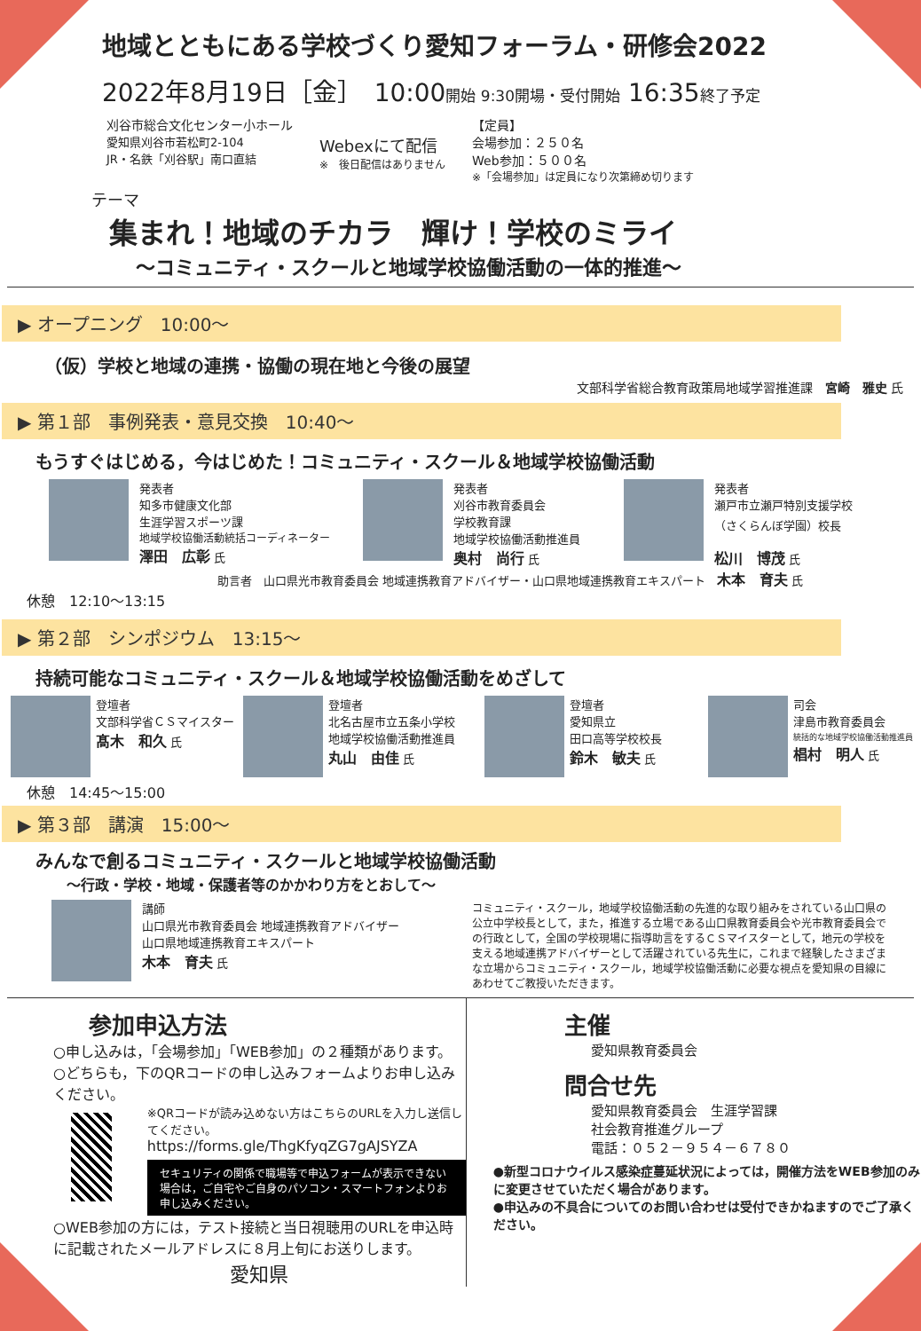地域とともにある学校づくり愛知フォーラム・研修会2022
2022年8月19日［金］　10:00開始 9:30開場・受付開始 16:35終了予定
刈谷市総合文化センター小ホール
愛知県刈谷市若松町2-104
JR・名鉄「刈谷駅」南口直結
Webexにて配信
※　後日配信はありません
【定員】
会場参加：２５０名
Web参加：５００名
※「会場参加」は定員になり次第締め切ります
テーマ
集まれ！地域のチカラ　輝け！学校のミライ
～コミュニティ・スクールと地域学校協働活動の一体的推進～
▶ オープニング　10:00～
（仮）学校と地域の連携・協働の現在地と今後の展望
文部科学省総合教育政策局地域学習推進課　宮崎　雅史 氏
▶ 第１部　事例発表・意見交換　10:40～
もうすぐはじめる，今はじめた！コミュニティ・スクール＆地域学校協働活動
発表者
知多市健康文化部
生涯学習スポーツ課
地域学校協働活動統括コーディネーター
澤田　広彰 氏
発表者
刈谷市教育委員会
学校教育課
地域学校協働活動推進員
奥村　尚行 氏
発表者
瀬戸市立瀬戸特別支援学校
（さくらんぼ学園）校長
松川　博茂 氏
助言者　山口県光市教育委員会 地域連携教育アドバイザー・山口県地域連携教育エキスパート　木本　育夫 氏
休憩　12:10～13:15
▶ 第２部　シンポジウム　13:15～
持続可能なコミュニティ・スクール＆地域学校協働活動をめざして
登壇者
文部科学省ＣＳマイスター
髙木　和久 氏
登壇者
北名古屋市立五条小学校
地域学校協働活動推進員
丸山　由佳 氏
登壇者
愛知県立
田口高等学校校長
鈴木　敏夫 氏
司会
津島市教育委員会
統括的な地域学校協働活動推進員
椙村　明人 氏
休憩　14:45～15:00
▶ 第３部　講演　15:00～
みんなで創るコミュニティ・スクールと地域学校協働活動
～行政・学校・地域・保護者等のかかわり方をとおして～
講師
山口県光市教育委員会 地域連携教育アドバイザー
山口県地域連携教育エキスパート
木本　育夫 氏
コミュニティ・スクール，地域学校協働活動の先進的な取り組みをされている山口県の公立中学校長として，また，推進する立場である山口県教育委員会や光市教育委員会での行政として，全国の学校現場に指導助言をするＣＳマイスターとして，地元の学校を支える地域連携アドバイザーとして活躍されている先生に，これまで経験したさまざまな立場からコミュニティ・スクール，地域学校協働活動に必要な視点を愛知県の目線にあわせてご教授いただきます。
参加申込方法
○申し込みは，「会場参加」「WEB参加」の２種類があります。
○どちらも，下のQRコードの申し込みフォームよりお申し込みください。
※QRコードが読み込めない方はこちらのURLを入力し送信してください。
https://forms.gle/ThgKfyqZG7gAJSYZA
セキュリティの関係で職場等で申込フォームが表示できない場合は，ご自宅やご自身のパソコン・スマートフォンよりお申し込みください。
○WEB参加の方には，テスト接続と当日視聴用のURLを申込時に記載されたメールアドレスに８月上旬にお送りします。
愛知県
主催
愛知県教育委員会
問合せ先
愛知県教育委員会　生涯学習課
社会教育推進グループ
電話：０５２－９５４－６７８０
●新型コロナウイルス感染症蔓延状況によっては，開催方法をWEB参加のみに変更させていただく場合があります。
●申込みの不具合についてのお問い合わせは受付できかねますのでご了承ください。